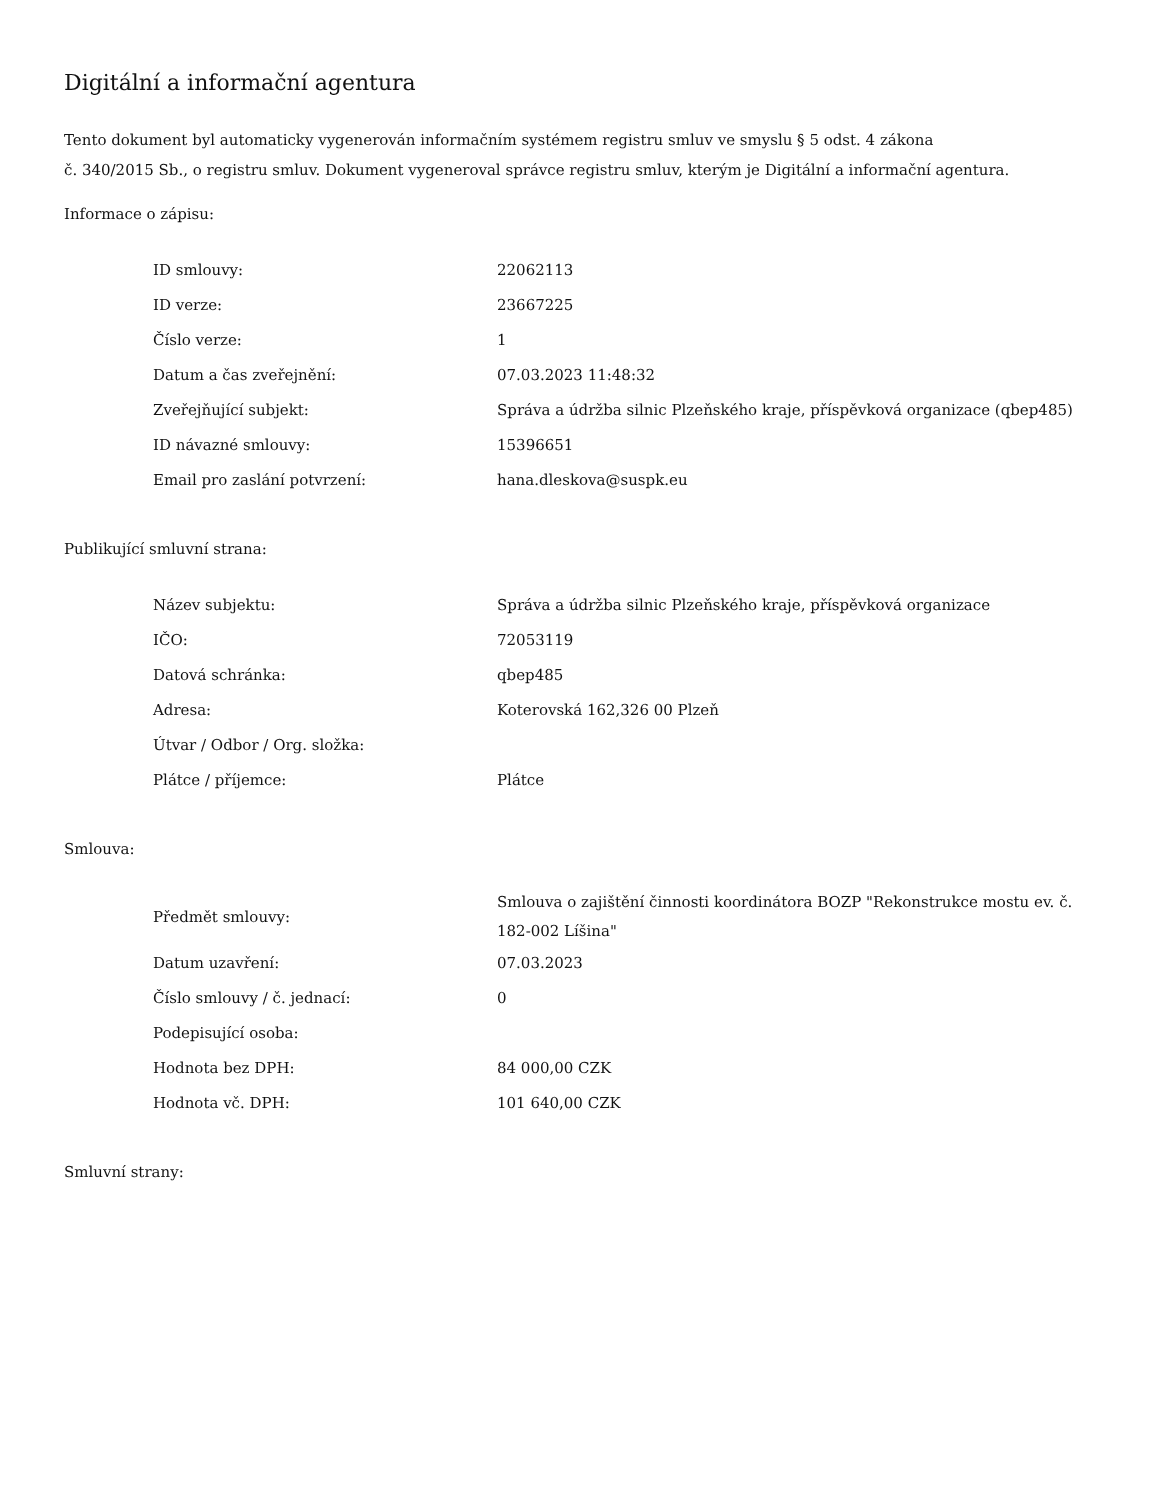Digitální a informační agentura
Tento dokument byl automaticky vygenerován informačním systémem registru smluv ve smyslu § 5 odst. 4 zákona
č. 340/2015 Sb., o registru smluv. Dokument vygeneroval správce registru smluv, kterým je Digitální a informační agentura.
Informace o zápisu:
| ID smlouvy: | 22062113 |
| ID verze: | 23667225 |
| Číslo verze: | 1 |
| Datum a čas zveřejnění: | 07.03.2023 11:48:32 |
| Zveřejňující subjekt: | Správa a údržba silnic Plzeňského kraje, příspěvková organizace (qbep485) |
| ID návazné smlouvy: | 15396651 |
| Email pro zaslání potvrzení: | hana.dleskova@suspk.eu |
Publikující smluvní strana:
| Název subjektu: | Správa a údržba silnic Plzeňského kraje, příspěvková organizace |
| IČO: | 72053119 |
| Datová schránka: | qbep485 |
| Adresa: | Koterovská 162,326 00 Plzeň |
| Útvar / Odbor / Org. složka: | |
| Plátce / příjemce: | Plátce |
Smlouva:
| Předmět smlouvy: | Smlouva o zajištění činnosti koordinátora BOZP "Rekonstrukce mostu ev. č. 182-002 Líšina" |
| Datum uzavření: | 07.03.2023 |
| Číslo smlouvy / č. jednací: | 0 |
| Podepisující osoba: | |
| Hodnota bez DPH: | 84 000,00 CZK |
| Hodnota vč. DPH: | 101 640,00 CZK |
Smluvní strany: